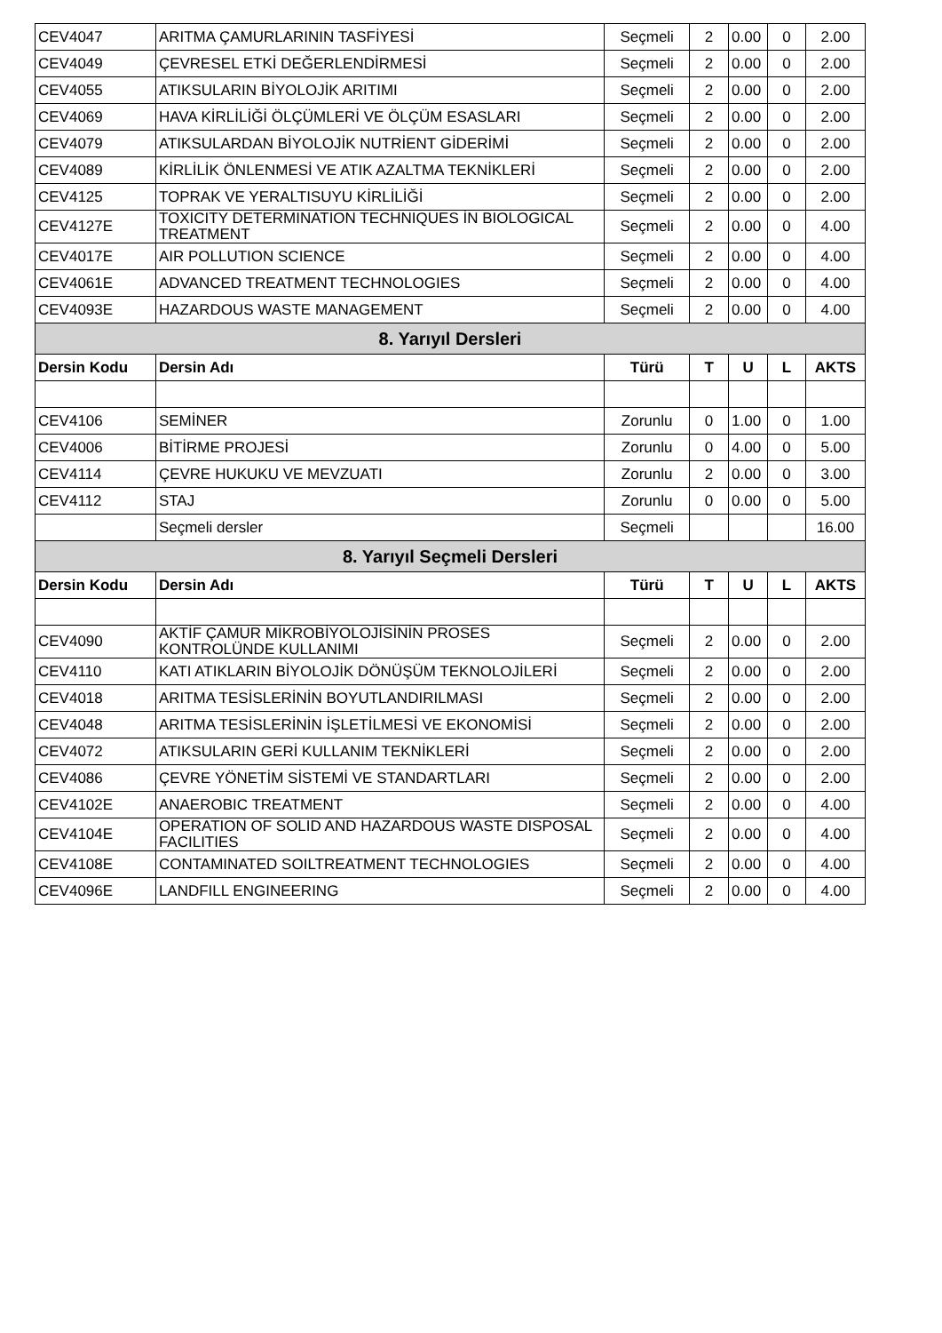| CEV4047 | ARITMA ÇAMURLARININ TASFİYESİ | Seçmeli | 2 | 0.00 | 0 | 2.00 |
| CEV4049 | ÇEVRESEL ETKİ DEĞERLENDİRMESİ | Seçmeli | 2 | 0.00 | 0 | 2.00 |
| CEV4055 | ATIKSULARIN BİYOLOJİK ARITIMI | Seçmeli | 2 | 0.00 | 0 | 2.00 |
| CEV4069 | HAVA KİRLİLİĞİ ÖLÇÜMLERİ VE ÖLÇÜM ESASLARI | Seçmeli | 2 | 0.00 | 0 | 2.00 |
| CEV4079 | ATIKSULARDAN BİYOLOJİK NUTRİENT GİDERİMİ | Seçmeli | 2 | 0.00 | 0 | 2.00 |
| CEV4089 | KİRLİLİK ÖNLENMESİ VE ATIK AZALTMA TEKNİKLERİ | Seçmeli | 2 | 0.00 | 0 | 2.00 |
| CEV4125 | TOPRAK VE YERALTISUYU KİRLİLİĞİ | Seçmeli | 2 | 0.00 | 0 | 2.00 |
| CEV4127E | TOXICITY DETERMINATION TECHNIQUES İN BIOLOGICAL TREATMENT | Seçmeli | 2 | 0.00 | 0 | 4.00 |
| CEV4017E | AIR POLLUTION SCIENCE | Seçmeli | 2 | 0.00 | 0 | 4.00 |
| CEV4061E | ADVANCED TREATMENT TECHNOLOGIES | Seçmeli | 2 | 0.00 | 0 | 4.00 |
| CEV4093E | HAZARDOUS WASTE MANAGEMENT | Seçmeli | 2 | 0.00 | 0 | 4.00 |
| 8. Yarıyıl Dersleri | | | | | | |
| Dersin Kodu | Dersin Adı | Türü | T | U | L | AKTS |
| CEV4106 | SEMİNER | Zorunlu | 0 | 1.00 | 0 | 1.00 |
| CEV4006 | BİTİRME PROJESİ | Zorunlu | 0 | 4.00 | 0 | 5.00 |
| CEV4114 | ÇEVRE HUKUKU VE MEVZUATI | Zorunlu | 2 | 0.00 | 0 | 3.00 |
| CEV4112 | STAJ | Zorunlu | 0 | 0.00 | 0 | 5.00 |
| | Seçmeli dersler | Seçmeli | | | | 16.00 |
| 8. Yarıyıl Seçmeli Dersleri | | | | | | |
| Dersin Kodu | Dersin Adı | Türü | T | U | L | AKTS |
| CEV4090 | AKTİF ÇAMUR MİKROBİYOLOJİSİNİN PROSES KONTROLÜNDE KULLANIMI | Seçmeli | 2 | 0.00 | 0 | 2.00 |
| CEV4110 | KATI ATIKLARIN BİYOLOJİK DÖNÜŞÜM TEKNOLOJİLERİ | Seçmeli | 2 | 0.00 | 0 | 2.00 |
| CEV4018 | ARITMA TESİSLERİNİN BOYUTLANDIRILMASI | Seçmeli | 2 | 0.00 | 0 | 2.00 |
| CEV4048 | ARITMA TESİSLERİNİN İŞLETİLMESİ VE EKONOMİSİ | Seçmeli | 2 | 0.00 | 0 | 2.00 |
| CEV4072 | ATIKSULARIN GERİ KULLANIM TEKNİKLERİ | Seçmeli | 2 | 0.00 | 0 | 2.00 |
| CEV4086 | ÇEVRE YÖNETİM SİSTEMİ VE STANDARTLARI | Seçmeli | 2 | 0.00 | 0 | 2.00 |
| CEV4102E | ANAEROBIC TREATMENT | Seçmeli | 2 | 0.00 | 0 | 4.00 |
| CEV4104E | OPERATION OF SOLID AND HAZARDOUS WASTE DISPOSAL FACILITIES | Seçmeli | 2 | 0.00 | 0 | 4.00 |
| CEV4108E | CONTAMINATED SOILTREATMENT TECHNOLOGIES | Seçmeli | 2 | 0.00 | 0 | 4.00 |
| CEV4096E | LANDFILL ENGINEERING | Seçmeli | 2 | 0.00 | 0 | 4.00 |